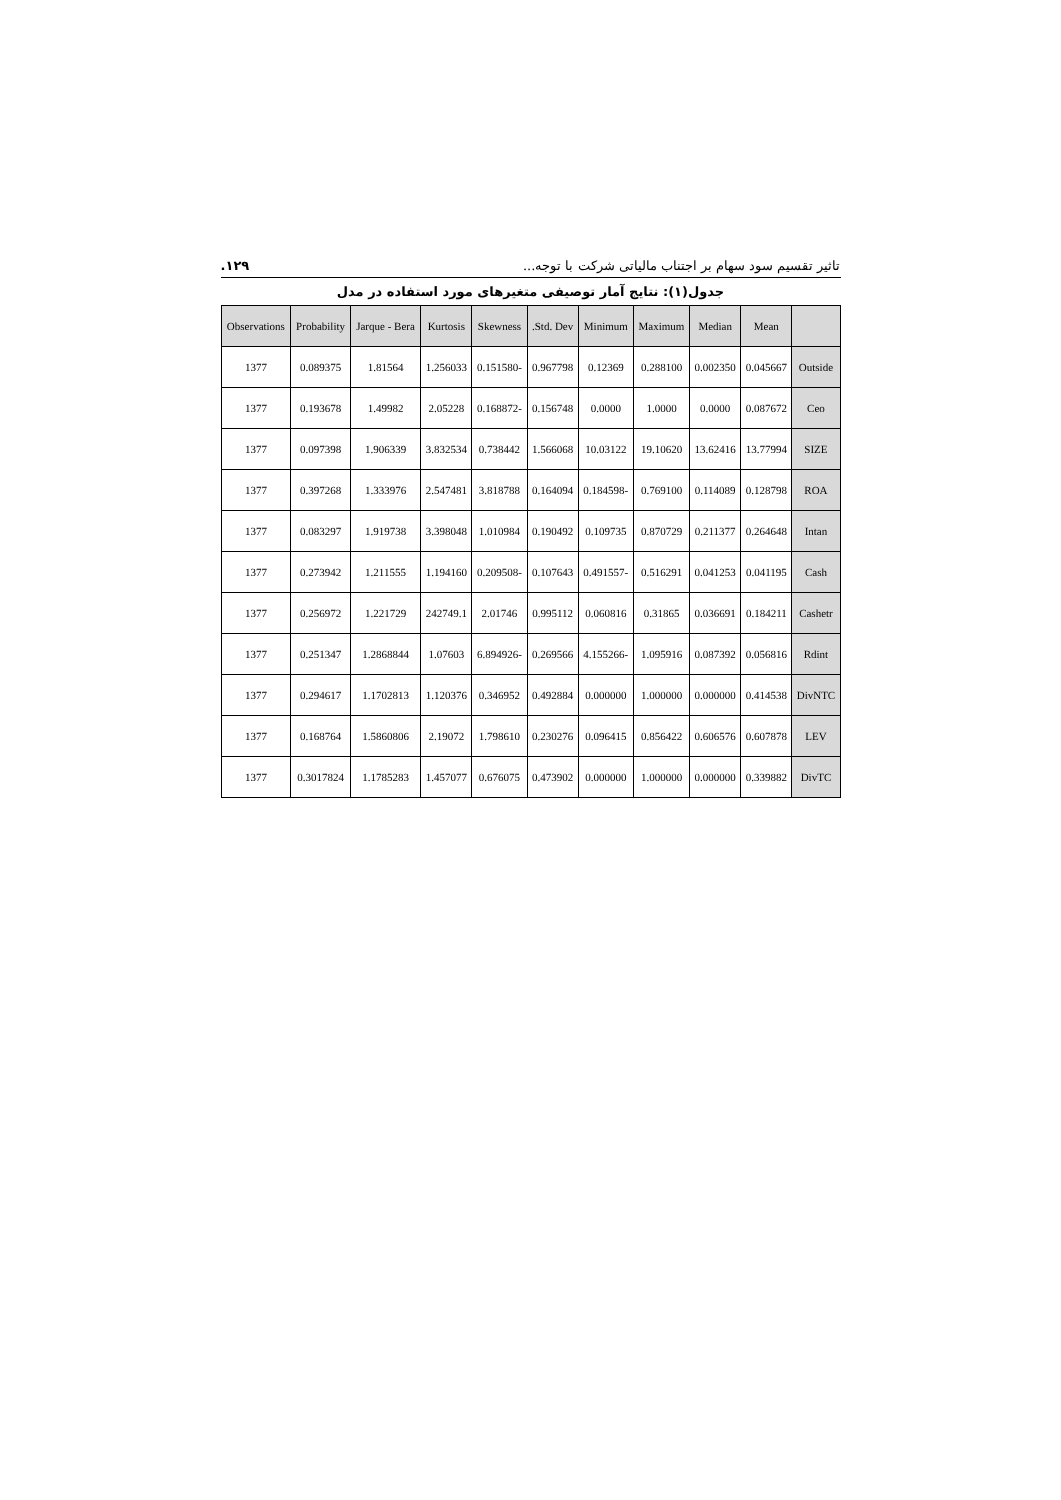تاثیر تقسیم سود سهام بر اجتناب مالیاتی شرکت با توجه... ۱۲۹.
جدول(۱): نتایج آمار توصیفی متغیرهای مورد استفاده در مدل
| | Mean | Median | Maximum | Minimum | Std. Dev. | Skewness | Kurtosis | Jarque - Bera | Probability | Observations |
| --- | --- | --- | --- | --- | --- | --- | --- | --- | --- | --- |
| Outside | 0.045667 | 0.002350 | 0.288100 | 0.12369 | 0.967798 | -0.151580 | 1.256033 | 1.81564 | 0.089375 | 1377 |
| Ceo | 0.087672 | 0.0000 | 1.0000 | 0.0000 | 0.156748 | -0.168872 | 2.05228 | 1.49982 | 0.193678 | 1377 |
| SIZE | 13.77994 | 13.62416 | 19.10620 | 10.03122 | 1.566068 | 0.738442 | 3.832534 | 1.906339 | 0.097398 | 1377 |
| ROA | 0.128798 | 0.114089 | 0.769100 | -0.184598 | 0.164094 | 3.818788 | 2.547481 | 1.333976 | 0.397268 | 1377 |
| Intan | 0.264648 | 0.211377 | 0.870729 | 0.109735 | 0.190492 | 1.010984 | 3.398048 | 1.919738 | 0.083297 | 1377 |
| Cash | 0.041195 | 0.041253 | 0.516291 | -0.491557 | 0.107643 | -0.209508 | 1.194160 | 1.211555 | 0.273942 | 1377 |
| Cashetr | 0.184211 | 0.036691 | 0.31865 | 0.060816 | 0.995112 | 2.01746 | 242749.1 | 1.221729 | 0.256972 | 1377 |
| Rdint | 0.056816 | 0.087392 | 1.095916 | -4.155266 | 0.269566 | -6.894926 | 1.07603 | 1.2868844 | 0.251347 | 1377 |
| DivNTC | 0.414538 | 0.000000 | 1.000000 | 0.000000 | 0.492884 | 0.346952 | 1.120376 | 1.1702813 | 0.294617 | 1377 |
| LEV | 0.607878 | 0.606576 | 0.856422 | 0.096415 | 0.230276 | 1.798610 | 2.19072 | 1.5860806 | 0.168764 | 1377 |
| DivTC | 0.339882 | 0.000000 | 1.000000 | 0.000000 | 0.473902 | 0.676075 | 1.457077 | 1.1785283 | 0.3017824 | 1377 |